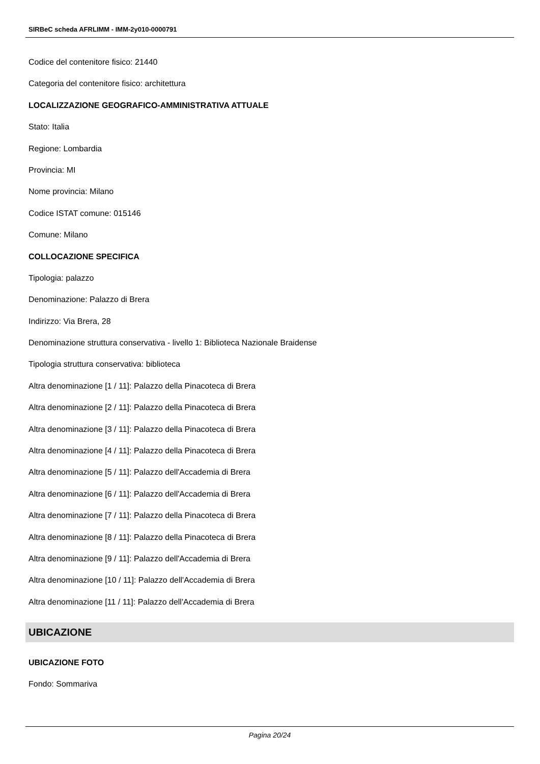SIRBeC scheda AFRLIMM - IMM-2y010-0000791
Codice del contenitore fisico: 21440
Categoria del contenitore fisico: architettura
LOCALIZZAZIONE GEOGRAFICO-AMMINISTRATIVA ATTUALE
Stato: Italia
Regione: Lombardia
Provincia: MI
Nome provincia: Milano
Codice ISTAT comune: 015146
Comune: Milano
COLLOCAZIONE SPECIFICA
Tipologia: palazzo
Denominazione: Palazzo di Brera
Indirizzo: Via Brera, 28
Denominazione struttura conservativa - livello 1: Biblioteca Nazionale Braidense
Tipologia struttura conservativa: biblioteca
Altra denominazione [1 / 11]: Palazzo della Pinacoteca di Brera
Altra denominazione [2 / 11]: Palazzo della Pinacoteca di Brera
Altra denominazione [3 / 11]: Palazzo della Pinacoteca di Brera
Altra denominazione [4 / 11]: Palazzo della Pinacoteca di Brera
Altra denominazione [5 / 11]: Palazzo dell'Accademia di Brera
Altra denominazione [6 / 11]: Palazzo dell'Accademia di Brera
Altra denominazione [7 / 11]: Palazzo della Pinacoteca di Brera
Altra denominazione [8 / 11]: Palazzo della Pinacoteca di Brera
Altra denominazione [9 / 11]: Palazzo dell'Accademia di Brera
Altra denominazione [10 / 11]: Palazzo dell'Accademia di Brera
Altra denominazione [11 / 11]: Palazzo dell'Accademia di Brera
UBICAZIONE
UBICAZIONE FOTO
Fondo: Sommariva
Pagina 20/24